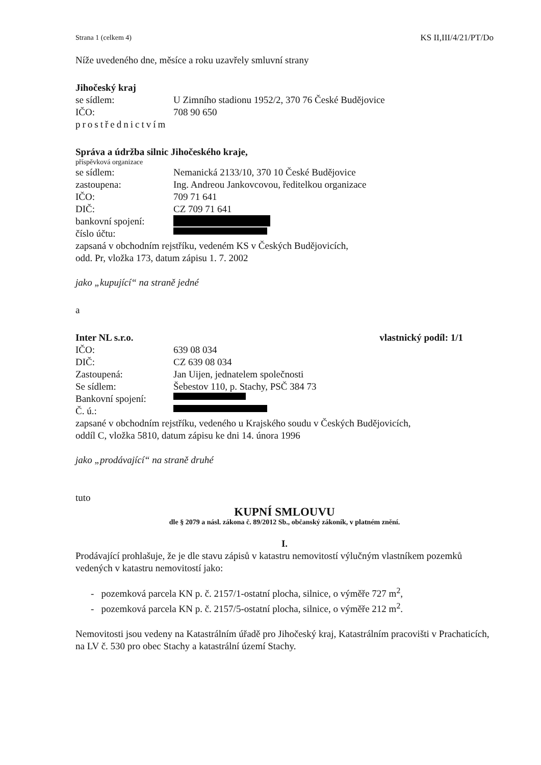Strana 1 (celkem 4) KS II,III/4/21/PT/Do
Níže uvedeného dne, měsíce a roku uzavřely smluvní strany
Jihočeský kraj
se sídlem: U Zimního stadionu 1952/2, 370 76 České Budějovice
IČO: 708 90 650
prostřednictvím
Správa a údržba silnic Jihočeského kraje,
příspěvková organizace
se sídlem: Nemanická 2133/10, 370 10 České Budějovice
zastoupena: Ing. Andreou Jankovcovou, ředitelkou organizace
IČO: 709 71 641
DIČ: CZ 709 71 641
bankovní spojení:
číslo účtu:
zapsaná v obchodním rejstříku, vedeném KS v Českých Budějovicích,
odd. Pr, vložka 173, datum zápisu 1. 7. 2002
jako „kupující“ na straně jedné
a
Inter NL s.r.o. vlastnický podíl: 1/1
IČO: 639 08 034
DIČ: CZ 639 08 034
Zastoupená: Jan Uijen, jednatelem společnosti
Se sídlem: Šebestov 110, p. Stachy, PSČ 384 73
Bankovní spojení:
Č. ú.:
zapsané v obchodním rejstříku, vedeného u Krajského soudu v Českých Budějovicích,
oddíl C, vložka 5810, datum zápisu ke dni 14. února 1996
jako „prodávající“ na straně druhé
tuto
KUPNÍ SMLOUVU
dle § 2079 a násl. zákona č. 89/2012 Sb., občanský zákoník, v platném znění.
I.
Prodávající prohlašuje, že je dle stavu zápisů v katastru nemovitostí výlučným vlastníkem pozemků vedených v katastru nemovitostí jako:
- pozemková parcela KN p. č. 2157/1-ostatní plocha, silnice, o výměře 727 m<sup>2</sup>,
- pozemková parcela KN p. č. 2157/5-ostatní plocha, silnice, o výměře 212 m<sup>2</sup>.
Nemovitosti jsou vedeny na Katastrálním úřadě pro Jihočeský kraj, Katastrálním pracovišti v Prachaticích, na LV č. 530 pro obec Stachy a katastrální území Stachy.